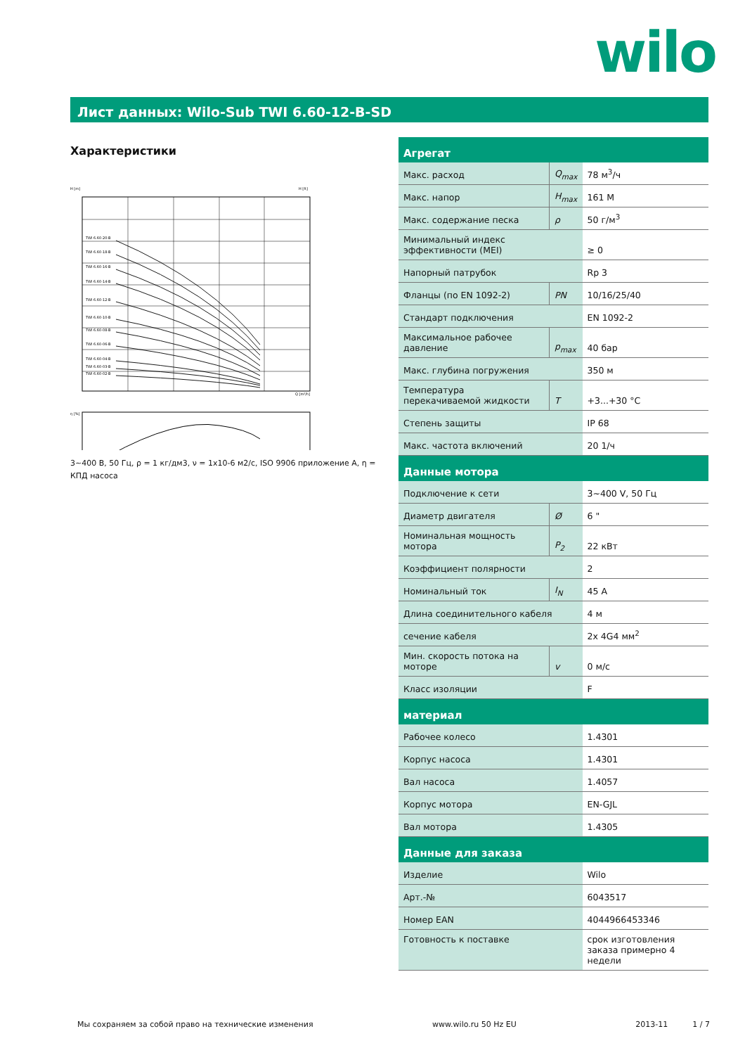wilo
Лист данных: Wilo-Sub TWI 6.60-12-B-SD
Характеристики
TWI 6.60-20-B
TWI 6.60-18-B
TWI 6.60-16-B
TWI 6.60-14-B
TWI 6.60-12-B
TWI 6.60-10-B
TWI 6.60-08-B
TWI 6.60-06-B
TWI 6.60-04-B
TWI 6.60-03-B
TWI 6.60-02-B
H [m]
H [ft]
Q [m³/h]
η [%]
3~400 В, 50 Гц, ρ = 1 кг/дм3, ν = 1x10-6 м2/с, ISO 9906 приложение A, η = КПД насоса
| Агрегат | | |
| --- | --- | --- |
| Макс. расход | Q<sub>max</sub> | 78 м<sup>3</sup>/ч |
| Макс. напор | H<sub>max</sub> | 161 M |
| Макс. содержание песка | ρ | 50 г/м<sup>3</sup> |
| Минимальный индекс эффективности (MEI) | | ≥ 0 |
| Напорный патрубок | | Rp 3 |
| Фланцы (по EN 1092-2) | PN | 10/16/25/40 |
| Стандарт подключения | | EN 1092-2 |
| Максимальное рабочее давление | p<sub>max</sub> | 40 бар |
| Макс. глубина погружения | | 350 м |
| Температура перекачиваемой жидкости | T | +3...+30 °C |
| Степень защиты | | IP 68 |
| Макс. частота включений | | 20 1/ч |
| Данные мотора | | |
| Подключение к сети | | 3~400 V, 50 Гц |
| Диаметр двигателя | Ø | 6 " |
| Номинальная мощность мотора | P<sub>2</sub> | 22 кВт |
| Коэффициент полярности | | 2 |
| Номинальный ток | I<sub>N</sub> | 45 A |
| Длина соединительного кабеля | | 4 м |
| сечение кабеля | | 2x 4G4 мм<sup>2</sup> |
| Мин. скорость потока на моторе | v | 0 м/с |
| Класс изоляции | | F |
| материал | | |
| Рабочее колесо | | 1.4301 |
| Корпус насоса | | 1.4301 |
| Вал насоса | | 1.4057 |
| Корпус мотора | | EN-GJL |
| Вал мотора | | 1.4305 |
| Данные для заказа | | |
| Изделие | | Wilo |
| Арт.-№ | | 6043517 |
| Номер EAN | | 4044966453346 |
| Готовность к поставке | | срок изготовления заказа примерно 4 недели |
Мы сохраняем за собой право на технические изменения www.wilo.ru 50 Hz EU 2013-11 1 / 7